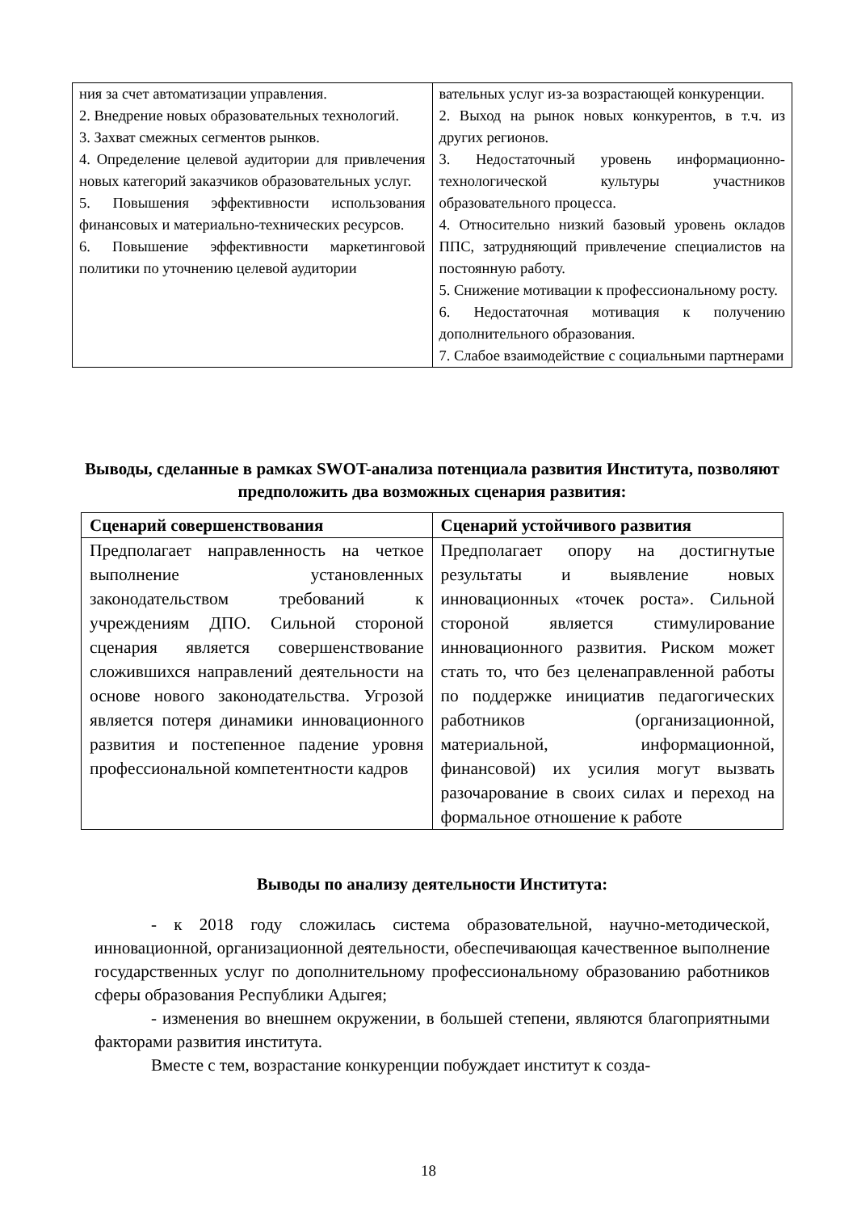| ния за счет автоматизации управления. 2. Внедрение новых образовательных технологий. 3. Захват смежных сегментов рынков. 4. Определение целевой аудитории для привлечения новых категорий заказчиков образовательных услуг. 5. Повышения эффективности использования финансовых и материально-технических ресурсов. 6. Повышение эффективности маркетинговой политики по уточнению целевой аудитории | вательных услуг из-за возрастающей конкуренции. 2. Выход на рынок новых конкурентов, в т.ч. из других регионов. 3. Недостаточный уровень информационно-технологической культуры участников образовательного процесса. 4. Относительно низкий базовый уровень окладов ППС, затрудняющий привлечение специалистов на постоянную работу. 5. Снижение мотивации к профессиональному росту. 6. Недостаточная мотивация к получению дополнительного образования. 7. Слабое взаимодействие с социальными партнерами |
Выводы, сделанные в рамках SWOT-анализа потенциала развития Института, позволяют предположить два возможных сценария развития:
| Сценарий совершенствования | Сценарий устойчивого развития |
| --- | --- |
| Предполагает направленность на четкое выполнение установленных законодательством требований к учреждениям ДПО. Сильной стороной сценария является совершенствование сложившихся направлений деятельности на основе нового законодательства. Угрозой является потеря динамики инновационного развития и постепенное падение уровня профессиональной компетентности кадров | Предполагает опору на достигнутые результаты и выявление новых инновационных «точек роста». Сильной стороной является стимулирование инновационного развития. Риском может стать то, что без целенаправленной работы по поддержке инициатив педагогических работников (организационной, материальной, информационной, финансовой) их усилия могут вызвать разочарование в своих силах и переход на формальное отношение к работе |
Выводы по анализу деятельности Института:
- к 2018 году сложилась система образовательной, научно-методической, инновационной, организационной деятельности, обеспечивающая качественное выполнение государственных услуг по дополнительному профессиональному образованию работников сферы образования Республики Адыгея;
- изменения во внешнем окружении, в большей степени, являются благоприятными факторами развития института.
Вместе с тем, возрастание конкуренции побуждает институт к созда-
18